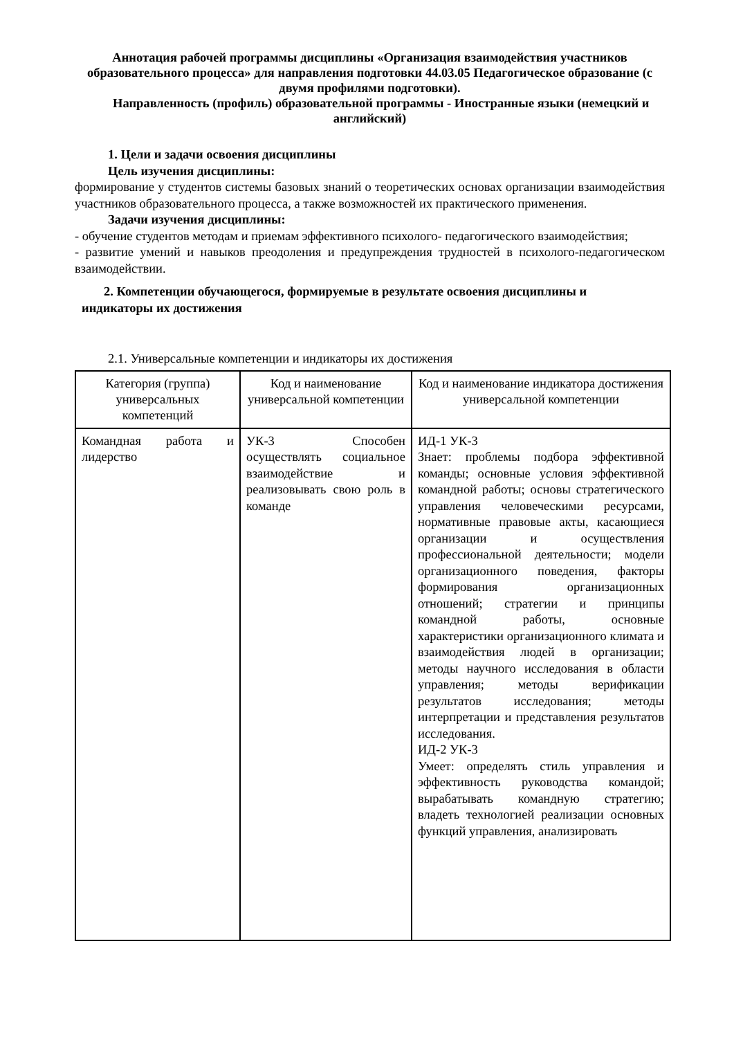Аннотация рабочей программы дисциплины «Организация взаимодействия участников образовательного процесса» для направления подготовки 44.03.05 Педагогическое образование (с двумя профилями подготовки).
Направленность (профиль) образовательной программы - Иностранные языки (немецкий и английский)
1. Цели и задачи освоения дисциплины
Цель изучения дисциплины:
формирование у студентов системы базовых знаний о теоретических основах организации взаимодействия участников образовательного процесса, а также возможностей их практического применения.
Задачи изучения дисциплины:
- обучение студентов методам и приемам эффективного психолого- педагогического взаимодействия;
- развитие умений и навыков преодоления и предупреждения трудностей в психолого-педагогическом взаимодействии.
2. Компетенции обучающегося, формируемые в результате освоения дисциплины и
индикаторы их достижения
2.1. Универсальные компетенции и индикаторы их достижения
| Категория (группа) универсальных компетенций | Код и наименование универсальной компетенции | Код и наименование индикатора достижения универсальной компетенции |
| --- | --- | --- |
| Командная работа и лидерство | УК-3 Способен осуществлять социальное взаимодействие и реализовывать свою роль в команде | ИД-1 УК-3 Знает: проблемы подбора эффективной команды; основные условия эффективной командной работы; основы стратегического управления человеческими ресурсами, нормативные правовые акты, касающиеся организации и осуществления профессиональной деятельности; модели организационного поведения, факторы формирования организационных отношений; стратегии и принципы командной работы, основные характеристики организационного климата и взаимодействия людей в организации; методы научного исследования в области управления; методы верификации результатов исследования; методы интерпретации и представления результатов исследования. ИД-2 УК-3 Умеет: определять стиль управления и эффективность руководства командой; вырабатывать командную стратегию; владеть технологией реализации основных функций управления, анализировать |